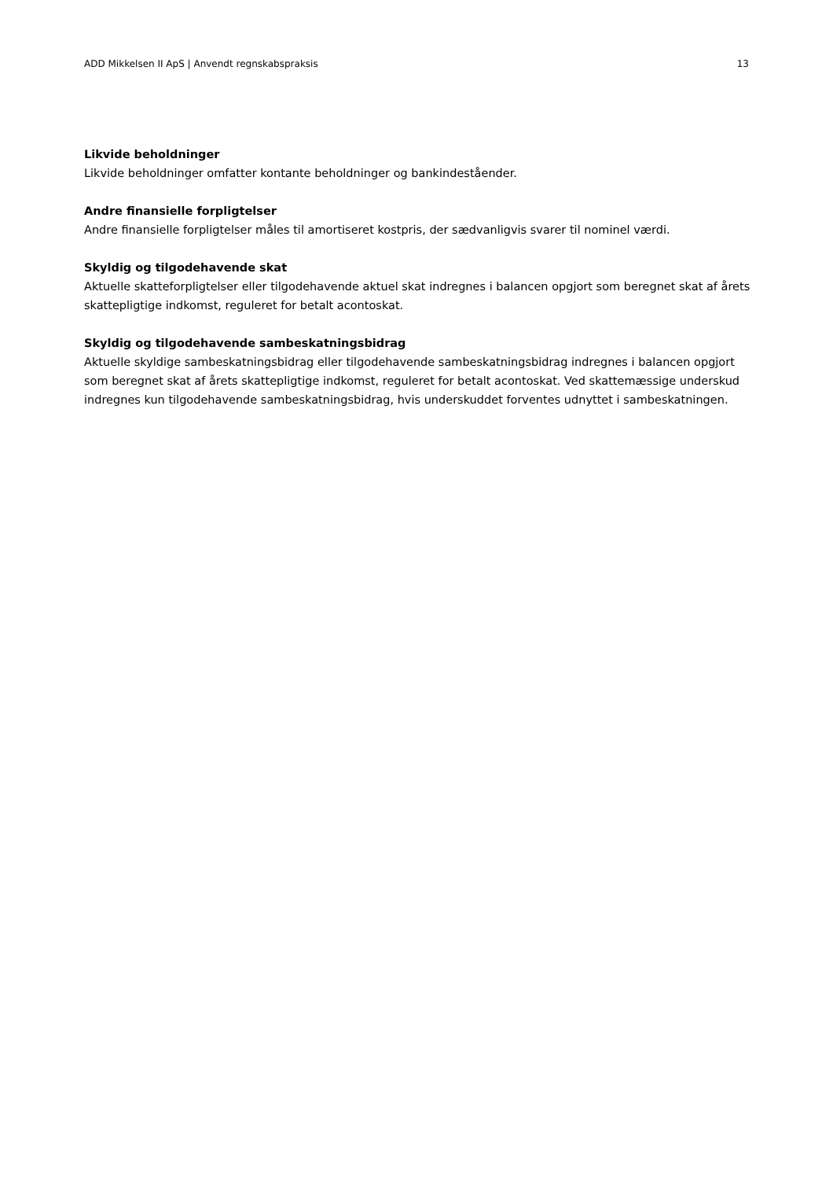ADD Mikkelsen II ApS | Anvendt regnskabspraksis 13
Likvide beholdninger
Likvide beholdninger omfatter kontante beholdninger og bankindeståender.
Andre finansielle forpligtelser
Andre finansielle forpligtelser måles til amortiseret kostpris, der sædvanligvis svarer til nominel værdi.
Skyldig og tilgodehavende skat
Aktuelle skatteforpligtelser eller tilgodehavende aktuel skat indregnes i balancen opgjort som beregnet skat af årets skattepligtige indkomst, reguleret for betalt acontoskat.
Skyldig og tilgodehavende sambeskatningsbidrag
Aktuelle skyldige sambeskatningsbidrag eller tilgodehavende sambeskatningsbidrag indregnes i balancen opgjort som beregnet skat af årets skattepligtige indkomst, reguleret for betalt acontoskat. Ved skattemæssige underskud indregnes kun tilgodehavende sambeskatningsbidrag, hvis underskuddet forventes udnyttet i sambeskatningen.